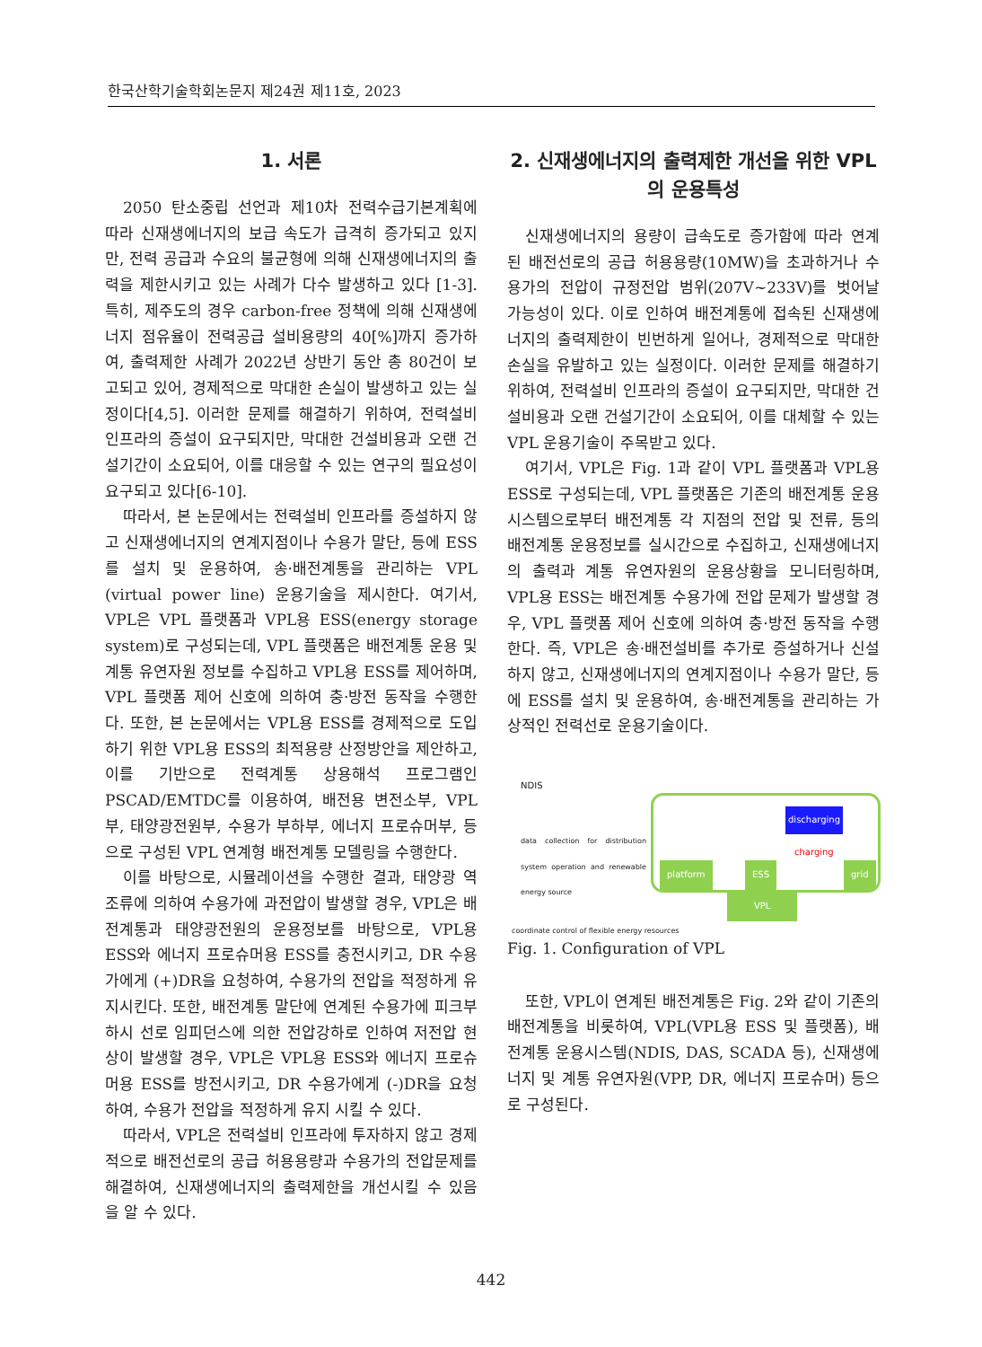한국산학기술학회논문지 제24권 제11호, 2023
1. 서론
2050 탄소중립 선언과 제10차 전력수급기본계획에 따라 신재생에너지의 보급 속도가 급격히 증가되고 있지만, 전력 공급과 수요의 불균형에 의해 신재생에너지의 출력을 제한시키고 있는 사례가 다수 발생하고 있다 [1-3]. 특히, 제주도의 경우 carbon-free 정책에 의해 신재생에너지 점유율이 전력공급 설비용량의 40[%]까지 증가하여, 출력제한 사례가 2022년 상반기 동안 총 80건이 보고되고 있어, 경제적으로 막대한 손실이 발생하고 있는 실정이다[4,5]. 이러한 문제를 해결하기 위하여, 전력설비 인프라의 증설이 요구되지만, 막대한 건설비용과 오랜 건설기간이 소요되어, 이를 대응할 수 있는 연구의 필요성이 요구되고 있다[6-10].
따라서, 본 논문에서는 전력설비 인프라를 증설하지 않고 신재생에너지의 연계지점이나 수용가 말단, 등에 ESS를 설치 및 운용하여, 송·배전계통을 관리하는 VPL (virtual power line) 운용기술을 제시한다. 여기서, VPL은 VPL 플랫폼과 VPL용 ESS(energy storage system)로 구성되는데, VPL 플랫폼은 배전계통 운용 및 계통 유연자원 정보를 수집하고 VPL용 ESS를 제어하며, VPL 플랫폼 제어 신호에 의하여 충·방전 동작을 수행한다. 또한, 본 논문에서는 VPL용 ESS를 경제적으로 도입하기 위한 VPL용 ESS의 최적용량 산정방안을 제안하고, 이를 기반으로 전력계통 상용해석 프로그램인 PSCAD/EMTDC를 이용하여, 배전용 변전소부, VPL부, 태양광전원부, 수용가 부하부, 에너지 프로슈머부, 등으로 구성된 VPL 연계형 배전계통 모델링을 수행한다.
이를 바탕으로, 시뮬레이션을 수행한 결과, 태양광 역조류에 의하여 수용가에 과전압이 발생할 경우, VPL은 배전계통과 태양광전원의 운용정보를 바탕으로, VPL용 ESS와 에너지 프로슈머용 ESS를 충전시키고, DR 수용가에게 (+)DR을 요청하여, 수용가의 전압을 적정하게 유지시킨다. 또한, 배전계통 말단에 연계된 수용가에 피크부하시 선로 임피던스에 의한 전압강하로 인하여 저전압 현상이 발생할 경우, VPL은 VPL용 ESS와 에너지 프로슈머용 ESS를 방전시키고, DR 수용가에게 (-)DR을 요청하여, 수용가 전압을 적정하게 유지 시킬 수 있다.
따라서, VPL은 전력설비 인프라에 투자하지 않고 경제적으로 배전선로의 공급 허용용량과 수용가의 전압문제를 해결하여, 신재생에너지의 출력제한을 개선시킬 수 있음을 알 수 있다.
2. 신재생에너지의 출력제한 개선을 위한 VPL의 운용특성
신재생에너지의 용량이 급속도로 증가함에 따라 연계된 배전선로의 공급 허용용량(10MW)을 초과하거나 수용가의 전압이 규정전압 범위(207V~233V)를 벗어날 가능성이 있다. 이로 인하여 배전계통에 접속된 신재생에너지의 출력제한이 빈번하게 일어나, 경제적으로 막대한 손실을 유발하고 있는 실정이다. 이러한 문제를 해결하기 위하여, 전력설비 인프라의 증설이 요구되지만, 막대한 건설비용과 오랜 건설기간이 소요되어, 이를 대체할 수 있는 VPL 운용기술이 주목받고 있다.
여기서, VPL은 Fig. 1과 같이 VPL 플랫폼과 VPL용 ESS로 구성되는데, VPL 플랫폼은 기존의 배전계통 운용시스템으로부터 배전계통 각 지점의 전압 및 전류, 등의 배전계통 운용정보를 실시간으로 수집하고, 신재생에너지의 출력과 계통 유연자원의 운용상황을 모니터링하며, VPL용 ESS는 배전계통 수용가에 전압 문제가 발생할 경우, VPL 플랫폼 제어 신호에 의하여 충·방전 동작을 수행한다. 즉, VPL은 송·배전설비를 추가로 증설하거나 신설하지 않고, 신재생에너지의 연계지점이나 수용가 말단, 등에 ESS를 설치 및 운용하여, 송·배전계통을 관리하는 가상적인 전력선로 운용기술이다.
NDIS
data collection for distribution system operation and renewable energy source
coordinate control of flexible energy resources
platform ESS
discharging
charging
grid
VPL
Fig. 1. Configuration of VPL
또한, VPL이 연계된 배전계통은 Fig. 2와 같이 기존의 배전계통을 비롯하여, VPL(VPL용 ESS 및 플랫폼), 배전계통 운용시스템(NDIS, DAS, SCADA 등), 신재생에너지 및 계통 유연자원(VPP, DR, 에너지 프로슈머) 등으로 구성된다.
442